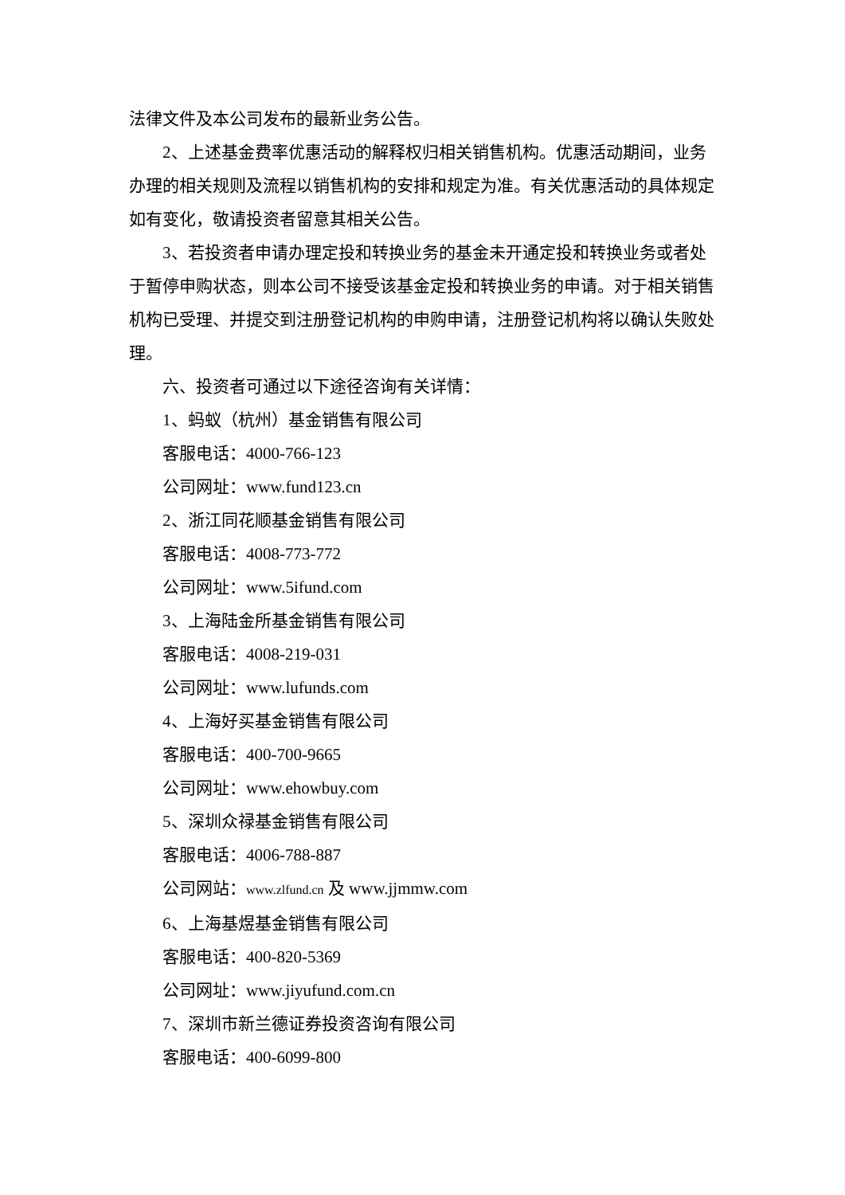法律文件及本公司发布的最新业务公告。
2、上述基金费率优惠活动的解释权归相关销售机构。优惠活动期间，业务办理的相关规则及流程以销售机构的安排和规定为准。有关优惠活动的具体规定如有变化，敬请投资者留意其相关公告。
3、若投资者申请办理定投和转换业务的基金未开通定投和转换业务或者处于暂停申购状态，则本公司不接受该基金定投和转换业务的申请。对于相关销售机构已受理、并提交到注册登记机构的申购申请，注册登记机构将以确认失败处理。
六、投资者可通过以下途径咨询有关详情：
1、蚂蚁（杭州）基金销售有限公司
客服电话：4000-766-123
公司网址：www.fund123.cn
2、浙江同花顺基金销售有限公司
客服电话：4008-773-772
公司网址：www.5ifund.com
3、上海陆金所基金销售有限公司
客服电话：4008-219-031
公司网址：www.lufunds.com
4、上海好买基金销售有限公司
客服电话：400-700-9665
公司网址：www.ehowbuy.com
5、深圳众禄基金销售有限公司
客服电话：4006-788-887
公司网站：www.zlfund.cn 及 www.jjmmw.com
6、上海基煜基金销售有限公司
客服电话：400-820-5369
公司网址：www.jiyufund.com.cn
7、深圳市新兰德证券投资咨询有限公司
客服电话：400-6099-800